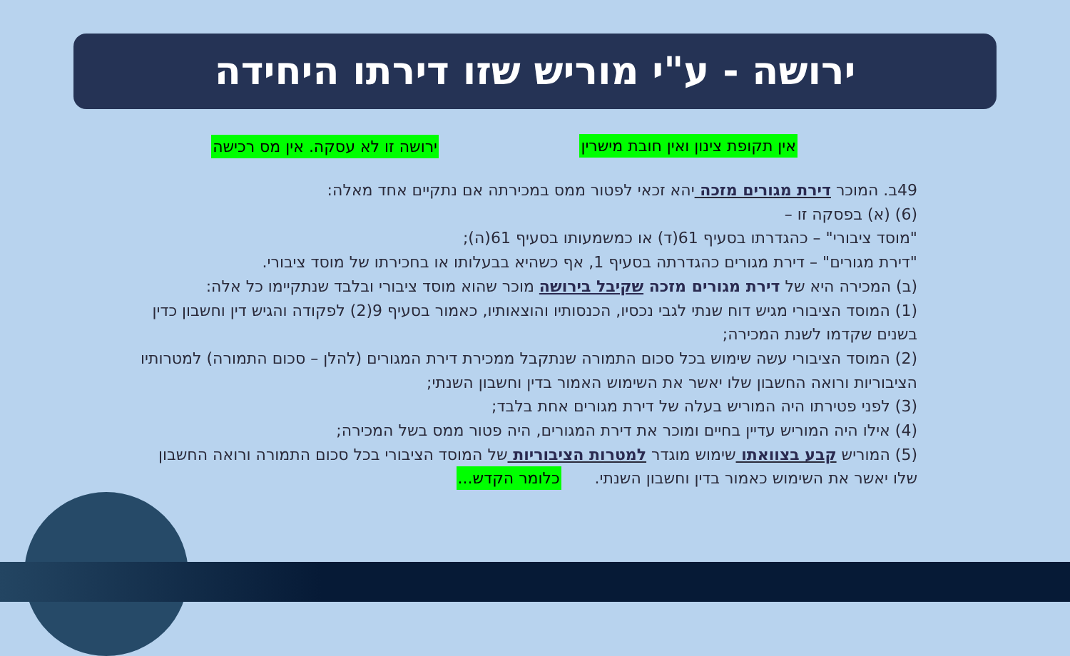ירושה - ע"י מוריש שזו דירתו היחידה
אין תקופת צינון ואין חובת מישרין ירושה זו לא עסקה. אין מס רכישה
49ב. המוכר דירת מגורים מזכה יהא זכאי לפטור ממס במכירתה אם נתקיים אחד מאלה:
(6) (א) בפסקה זו –
"מוסד ציבורי" – כהגדרתו בסעיף 61(ד) או כמשמעותו בסעיף 61(ה);
"דירת מגורים" – דירת מגורים כהגדרתה בסעיף 1, אף כשהיא בבעלותו או בחכירתו של מוסד ציבורי.
(ב) המכירה היא של דירת מגורים מזכה שקיבל בירושה מוכר שהוא מוסד ציבורי ובלבד שנתקיימו כל אלה:
(1) המוסד הציבורי מגיש דוח שנתי לגבי נכסיו, הכנסותיו והוצאותיו, כאמור בסעיף 9(2) לפקודה והגיש דין וחשבון כדין בשנים שקדמו לשנת המכירה;
(2) המוסד הציבורי עשה שימוש בכל סכום התמורה שנתקבל ממכירת דירת המגורים (להלן – סכום התמורה) למטרותיו הציבוריות ורואה החשבון שלו יאשר את השימוש האמור בדין וחשבון השנתי;
(3) לפני פטירתו היה המוריש בעלה של דירת מגורים אחת בלבד;
(4) אילו היה המוריש עדיין בחיים ומוכר את דירת המגורים, היה פטור ממס בשל המכירה;
(5) המוריש קבע בצוואתו שימוש מוגדר למטרות הציבוריות של המוסד הציבורי בכל סכום התמורה ורואה החשבון שלו יאשר את השימוש כאמור בדין וחשבון השנתי. כלומר הקדש...